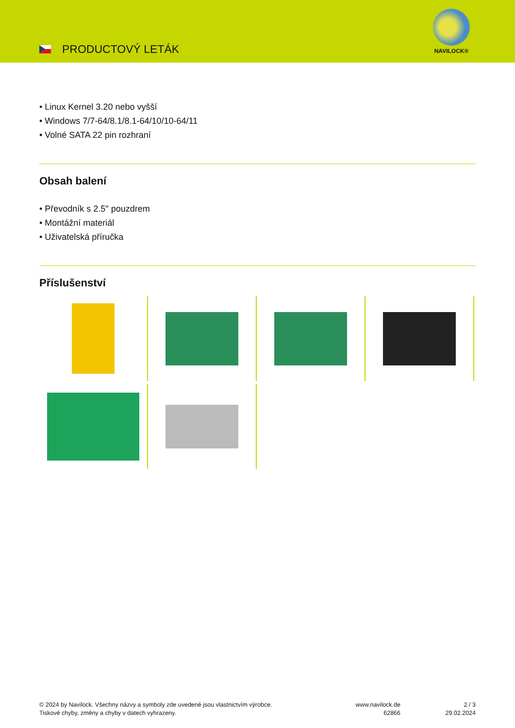PRODUCTOVÝ LETÁK
NAVILOCK®
• Linux Kernel 3.20 nebo vyšší
• Windows 7/7-64/8.1/8.1-64/10/10-64/11
• Volné SATA 22 pin rozhraní
Obsah balení
• Převodník s 2.5″ pouzdrem
• Montážní materiál
• Uživatelská příručka
Příslušenství
© 2024 by Navilock. Všechny názvy a symboly zde uvedené jsou vlastnictvím výrobce.
Tiskové chyby, změny a chyby v datech vyhrazeny.
www.navilock.de
62866
2 / 3
29.02.2024